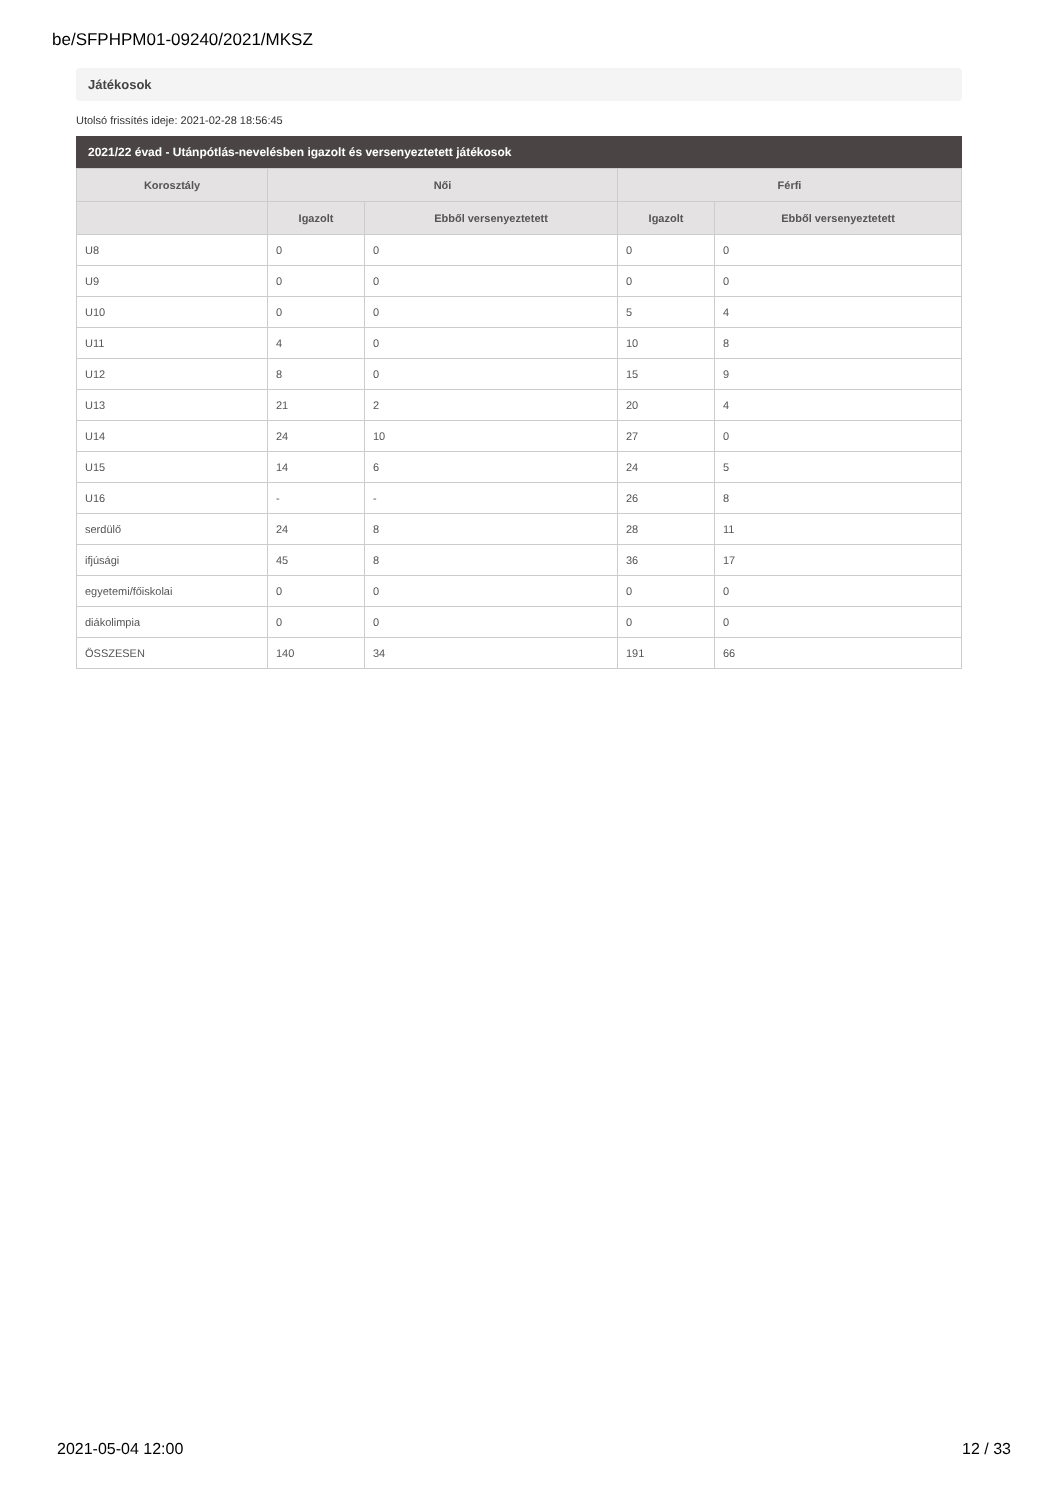be/SFPHPM01-09240/2021/MKSZ
Játékosok
Utolsó frissítés ideje: 2021-02-28 18:56:45
2021/22 évad - Utánpótlás-nevelésben igazolt és versenyeztetett játékosok
| Korosztály | Női | | Férfi | |
| --- | --- | --- | --- | --- |
| | Igazolt | Ebből versenyeztetett | Igazolt | Ebből versenyeztetett |
| U8 | 0 | 0 | 0 | 0 |
| U9 | 0 | 0 | 0 | 0 |
| U10 | 0 | 0 | 5 | 4 |
| U11 | 4 | 0 | 10 | 8 |
| U12 | 8 | 0 | 15 | 9 |
| U13 | 21 | 2 | 20 | 4 |
| U14 | 24 | 10 | 27 | 0 |
| U15 | 14 | 6 | 24 | 5 |
| U16 | - | - | 26 | 8 |
| serdülő | 24 | 8 | 28 | 11 |
| ifjúsági | 45 | 8 | 36 | 17 |
| egyetemi/főiskolai | 0 | 0 | 0 | 0 |
| diákolimpia | 0 | 0 | 0 | 0 |
| ÖSSZESEN | 140 | 34 | 191 | 66 |
2021-05-04 12:00 12 / 33